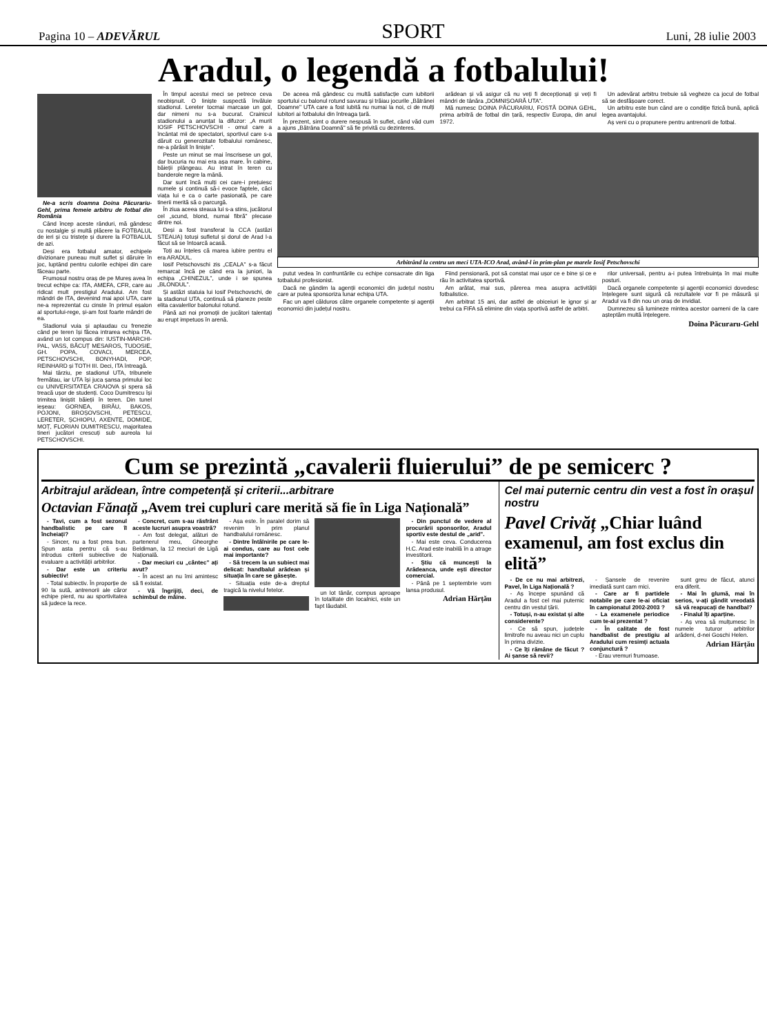Pagina 10 – ADEVĂRUL SPORT Luni, 28 iulie 2003
Aradul, o legendă a fotbalului!
Ne-a scris doamna Doina Păcurariu-Gehl, prima femeie arbitru de fotbal din România
Când încep aceste rânduri, mă gândesc cu nostalgie și multă plăcere la FOTBALUL de ieri și cu tristețe și durere la FOTBALUL de azi.
Deși era fotbalul amator, echipele divizionare puneau mult suflet și dăruire în joc, luptând pentru culorile echipei din care făceau parte.
Frumosul nostru oraș de pe Mureș avea în trecut echipe ca: ITA, AMEFA, CFR, care au ridicat mult prestigiul Aradului. Am fost mândri de ITA, devenind mai apoi UTA, care ne-a reprezentat cu cinste în primul eșalon al sportului-rege, și-am fost foarte mândri de ea.
Stadionul vuia și aplaudau cu frenezie când pe teren își făcea intrarea echipa ITA, având un lot compus din: IUSTIN-MARCHI-PAL, VASS, BĂCUȚ MESAROS, TUDOSIE, GH. POPA, COVACI, MERCEA, PETSCHOVSCHI, BONYHADI, POP, REINHARD și TOTH III. Deci, ITA întreagă.
Mai târziu, pe stadionul UTA, tribunele fremătau, iar UTA își juca șansa primului loc cu UNIVERSITATEA CRAIOVA și spera să treacă ușor de studenți. Coco Dumitrescu își trimitea liniștit băieții în teren. Din tunel ieșeau: GORNEA, BIRĂU, BAKOS, POJONI, BROȘOVSCHI, PETESCU, LERETER, ȘCHIOPU, AXENTE, DOMIDE, MOȚ, FLORIAN DUMITRESCU, majoritatea tineri jucători crescuți sub aureola lui PETSCHOVSCHI.
În timpul acestui meci se petrece ceva neobișnuit. O liniște suspectă învăluie stadionul. Lereter tocmai marcase un gol, dar nimeni nu s-a bucurat. Crainicul stadionului a anunțat la difuzor: „A murit IOSIF PETSCHOVSCHI - omul care a încântat mii de spectatori, sportivul care s-a dăruit cu generozitate fotbalului românesc, ne-a părăsit în liniște".
Peste un minut se mai înscrisese un gol, dar bucuria nu mai era așa mare. În cabine, băieții plângeau. Au intrat în teren cu banderole negre la mână.
Dar sunt încă mulți cei care-i prețuiesc numele și continuă să-i evoce faptele, căci viața lui e ca o carte pasionată, pe care tinerii merită să o parcurgă.
În ziua aceea steaua lui s-a stins, jucătorul cel „scund, blond, numai fibră" plecase dintre noi.
Deși a fost transferat la CCA (astăzi STEAUA) totuși sufletul și dorul de Arad l-a făcut să se întoarcă acasă.
Toți au înțeles că marea iubire pentru el era ARADUL.
Iosif Petschovschi zis „CEALA" s-a făcut remarcat încă pe când era la juniori, la echipa „CHINEZUL", unde i se spunea „BLONDUL".
Și astăzi statuia lui Iosif Petschovschi, de la stadionul UTA, continuă să planeze peste elita cavalerilor balonului rotund.
Până azi noi promoții de jucători talentați au erupt impetuos în arenă.
De aceea mă gândesc cu multă satisfacție cum iubitorii sportului cu balonul rotund savurau și trăiau jocurile „Bătrânei Doamne" UTA care a fost iubită nu numai la noi, ci de mulți iubitori ai fotbalului din întreaga țară.
În prezent, simt o durere nespusă în suflet, când văd cum a ajuns „Bătrâna Doamnă" să fie privită cu dezinteres.
arădean și vă asigur că nu veți fi decepționați și veți fi mândri de tânăra „DOMNIȘOARĂ UTA".
Mă numesc DOINA PĂCURARIU, FOSTĂ DOINA GEHL, prima arbitră de fotbal din țară, respectiv Europa, din anul 1972.
Un adevărat arbitru trebuie să vegheze ca jocul de fotbal să se desfășoare corect.
Un arbitru este bun când are o condiție fizică bună, aplică legea avantajului.
Aș veni cu o propunere pentru antrenorii de fotbal.
Arbitrând la centru un meci UTA-ICO Arad, având-l în prim-plan pe marele Iosif Petschovschi
putut vedea în confruntările cu echipe consacrate din liga fotbalului profesionist.
Dacă ne gândim la agenții economici din județul nostru care ar putea sponsoriza lunar echipa UTA.
Fac un apel călduros către organele competente și agenții economici din județul nostru.
Fiind pensionară, pot să constat mai ușor ce e bine și ce e rău în activitatea sportivă.
Am arătat, mai sus, părerea mea asupra activității fotbalistice.
Am arbitrat 15 ani, dar astfel de obiceiuri le ignor și ar trebui ca FIFA să elimine din viața sportivă astfel de arbitri.
rilor universali, pentru a-i putea întrebuința în mai multe posturi.
Dacă organele competente și agenții economici dovedesc înțelegere sunt sigură că rezultatele vor fi pe măsură și Aradul va fi din nou un oraș de invidiat.
Dumnezeu să lumineze mintea acestor oameni de la care așteptăm multă înțelegere.
Doina Păcuraru-Gehl
Cum se prezintă „cavalerii fluierului” de pe semicerc ?
Arbitrajul arădean, între competență și criterii...arbitrare
Octavian Fănață „Avem trei cupluri care merită să fie în Liga Națională”
- Tavi, cum a fost sezonul handbalistic pe care îl încheiați?
- Sincer, nu a fost prea bun. Spun asta pentru că s-au introdus criterii subiective de evaluare a activității arbitrilor.
- Dar este un criteriu subiectiv!
- Total subiectiv. În proporție de 90 la sută, antrenorii ale căror echipe pierd, nu au sportivitatea să judece la rece.
- Concret, cum s-au răsfrânt aceste lucruri asupra voastră?
- Am fost delegat, alături de partenerul meu, Gheorghe Beldiman, la 12 meciuri de Ligă Națională.
- Dar meciuri cu „cântec" ați avut?
- În acest an nu îmi amintesc să fi existat.
- Vă îngrijiți, deci, de schimbul de mâine.
- Așa este. În paralel dorim să revenim în prim planul handbalului românesc.
- Dintre întâlnirile pe care le-ai condus, care au fost cele mai importante?
- Să trecem la un subiect mai delicat: handbalul arădean și situația în care se găsește.
- Situația este de-a dreptul tragică la nivelul fetelor.
un lot tânăr, compus aproape în totalitate din localnici, este un fapt lăudabil.
- Din punctul de vedere al procurării sponsorilor, Aradul sportiv este destul de „arid".
- Mai este ceva. Conducerea H.C. Arad este inabilă în a atrage investitorii.
- Știu că muncești la Arădeanca, unde ești director comercial.
- Până pe 1 septembrie vom lansa produsul.
Adrian Hărțău
Cel mai puternic centru din vest a fost în orașul nostru
Pavel Crivăț „Chiar luând examenul, am fost exclus din elită”
- De ce nu mai arbitrezi, Pavel, în Liga Națională ?
- Aș începe spunând că Aradul a fost cel mai puternic centru din vestul țării.
- Totuși, n-au existat și alte considerente?
- Ce să spun, județele limitrofe nu aveau nici un cuplu în prima divizie.
- Ce îți rămâne de făcut ? Ai șanse să revii?
- Șansele de revenire imediată sunt cam mici.
- Care ar fi partidele notabile pe care le-ai oficiat în campionatul 2002-2003 ?
- La examenele periodice cum te-ai prezentat ?
- În calitate de fost handbalist de prestigiu al Aradului cum resimți actuala conjunctură ?
- Erau vremuri frumoase.
sunt greu de făcut, atunci era diferit.
- Mai în glumă, mai în serios, v-ați gândit vreodată să vă reapucați de handbal?
- Finalul îți aparține.
- Aș vrea să mulțumesc în numele tuturor arbitrilor arădeni, d-nei Goschi Helen.
Adrian Hărțău